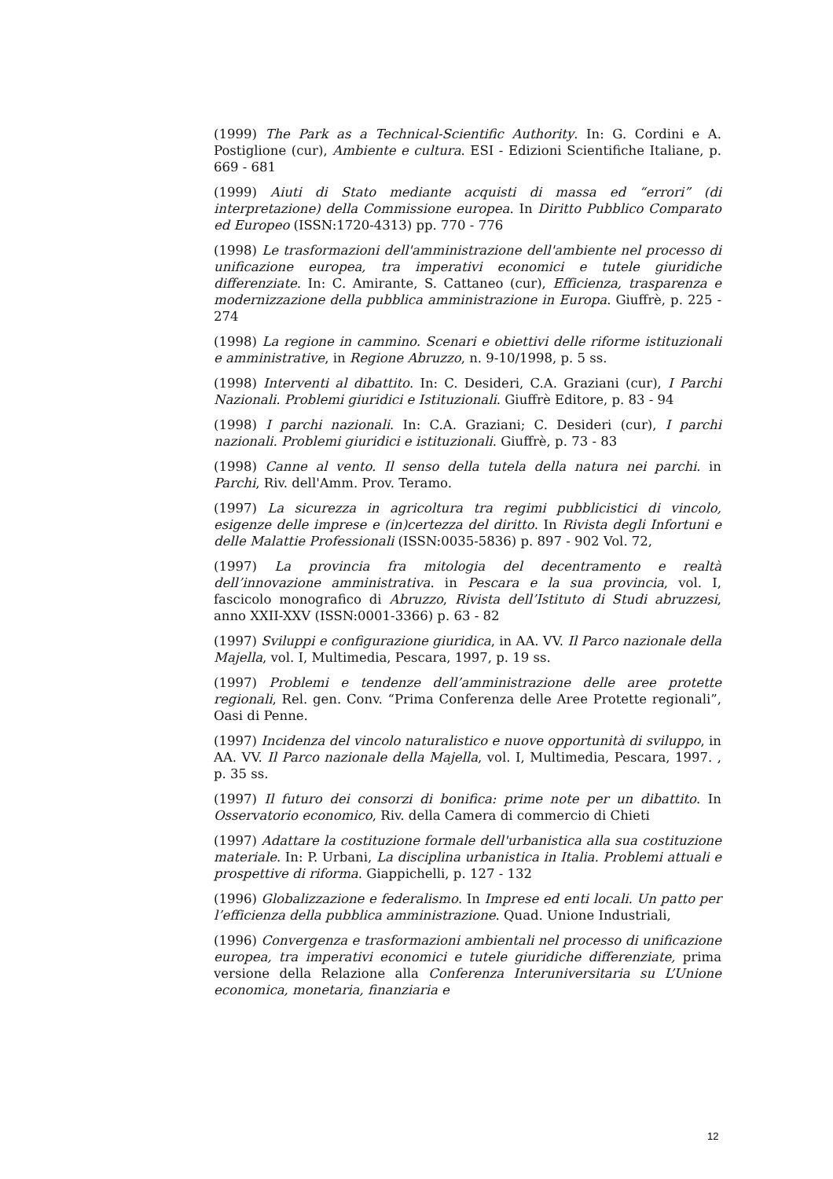(1999) The Park as a Technical-Scientific Authority. In: G. Cordini e A. Postiglione (cur), Ambiente e cultura. ESI - Edizioni Scientifiche Italiane, p. 669 - 681
(1999) Aiuti di Stato mediante acquisti di massa ed “errori” (di interpretazione) della Commissione europea. In Diritto Pubblico Comparato ed Europeo (ISSN:1720-4313) pp. 770 - 776
(1998) Le trasformazioni dell'amministrazione dell'ambiente nel processo di unificazione europea, tra imperativi economici e tutele giuridiche differenziate. In: C. Amirante, S. Cattaneo (cur), Efficienza, trasparenza e modernizzazione della pubblica amministrazione in Europa. Giuffrè, p. 225 - 274
(1998) La regione in cammino. Scenari e obiettivi delle riforme istituzionali e amministrative, in Regione Abruzzo, n. 9-10/1998, p. 5 ss.
(1998) Interventi al dibattito. In: C. Desideri, C.A. Graziani (cur), I Parchi Nazionali. Problemi giuridici e Istituzionali. Giuffrè Editore, p. 83 - 94
(1998) I parchi nazionali. In: C.A. Graziani; C. Desideri (cur), I parchi nazionali. Problemi giuridici e istituzionali. Giuffrè, p. 73 - 83
(1998) Canne al vento. Il senso della tutela della natura nei parchi. in Parchi, Riv. dell'Amm. Prov. Teramo.
(1997) La sicurezza in agricoltura tra regimi pubblicistici di vincolo, esigenze delle imprese e (in)certezza del diritto. In Rivista degli Infortuni e delle Malattie Professionali (ISSN:0035-5836) p. 897 - 902 Vol. 72,
(1997) La provincia fra mitologia del decentramento e realtà dell’innovazione amministrativa. in Pescara e la sua provincia, vol. I, fascicolo monografico di Abruzzo, Rivista dell’Istituto di Studi abruzzesi, anno XXII-XXV (ISSN:0001-3366) p. 63 - 82
(1997) Sviluppi e configurazione giuridica, in AA. VV. Il Parco nazionale della Majella, vol. I, Multimedia, Pescara, 1997, p. 19 ss.
(1997) Problemi e tendenze dell’amministrazione delle aree protette regionali, Rel. gen. Conv. “Prima Conferenza delle Aree Protette regionali”, Oasi di Penne.
(1997) Incidenza del vincolo naturalistico e nuove opportunità di sviluppo, in AA. VV. Il Parco nazionale della Majella, vol. I, Multimedia, Pescara, 1997. , p. 35 ss.
(1997) Il futuro dei consorzi di bonifica: prime note per un dibattito. In Osservatorio economico, Riv. della Camera di commercio di Chieti
(1997) Adattare la costituzione formale dell'urbanistica alla sua costituzione materiale. In: P. Urbani, La disciplina urbanistica in Italia. Problemi attuali e prospettive di riforma. Giappichelli, p. 127 - 132
(1996) Globalizzazione e federalismo. In Imprese ed enti locali. Un patto per l’efficienza della pubblica amministrazione. Quad. Unione Industriali,
(1996) Convergenza e trasformazioni ambientali nel processo di unificazione europea, tra imperativi economici e tutele giuridiche differenziate, prima versione della Relazione alla Conferenza Interuniversitaria su L’Unione economica, monetaria, finanziaria e
12